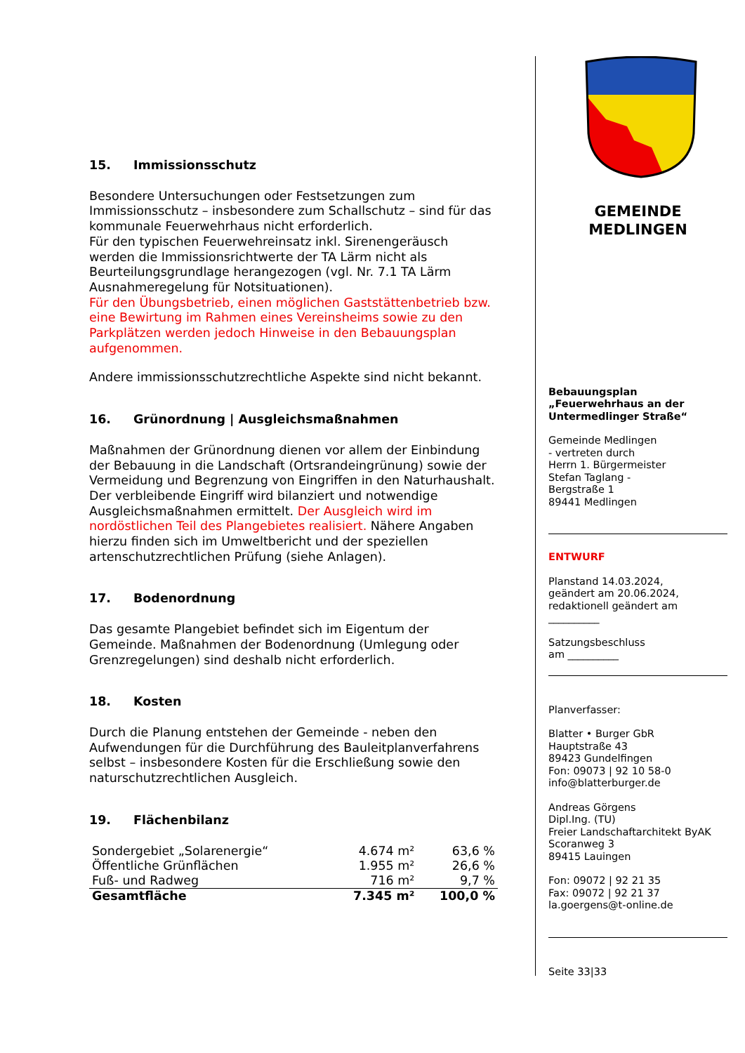15. Immissionsschutz
Besondere Untersuchungen oder Festsetzungen zum Immissionsschutz – insbesondere zum Schallschutz – sind für das kommunale Feuerwehrhaus nicht erforderlich.
Für den typischen Feuerwehreinsatz inkl. Sirenengeräusch werden die Immissionsrichtwerte der TA Lärm nicht als Beurteilungsgrundlage herangezogen (vgl. Nr. 7.1 TA Lärm Ausnahmeregelung für Notsituationen).
Für den Übungsbetrieb, einen möglichen Gaststättenbetrieb bzw. eine Bewirtung im Rahmen eines Vereinsheims sowie zu den Parkplätzen werden jedoch Hinweise in den Bebauungsplan aufgenommen.
Andere immissionsschutzrechtliche Aspekte sind nicht bekannt.
16. Grünordnung | Ausgleichsmaßnahmen
Maßnahmen der Grünordnung dienen vor allem der Einbindung der Bebauung in die Landschaft (Ortsrandeingrünung) sowie der Vermeidung und Begrenzung von Eingriffen in den Naturhaushalt.
Der verbleibende Eingriff wird bilanziert und notwendige Ausgleichsmaßnahmen ermittelt. Der Ausgleich wird im nordöstlichen Teil des Plangebietes realisiert. Nähere Angaben hierzu finden sich im Umweltbericht und der speziellen artenschutzrechtlichen Prüfung (siehe Anlagen).
17. Bodenordnung
Das gesamte Plangebiet befindet sich im Eigentum der Gemeinde. Maßnahmen der Bodenordnung (Umlegung oder Grenzregelungen) sind deshalb nicht erforderlich.
18. Kosten
Durch die Planung entstehen der Gemeinde - neben den Aufwendungen für die Durchführung des Bauleitplanverfahrens selbst – insbesondere Kosten für die Erschließung sowie den naturschutzrechtlichen Ausgleich.
19. Flächenbilanz
| Sondergebiet „Solarenergie“ | 4.674 m² | 63,6 % |
| Öffentliche Grünflächen | 1.955 m² | 26,6 % |
| Fuß- und Radweg | 716 m² | 9,7 % |
| Gesamtfläche | 7.345 m² | 100,0 % |
GEMEINDE
MEDLINGEN
Bebauungsplan
„Feuerwehrhaus an der Untermedlinger Straße“
Gemeinde Medlingen
- vertreten durch
Herrn 1. Bürgermeister
Stefan Taglang -
Bergstraße 1
89441 Medlingen
ENTWURF
Planstand 14.03.2024,
geändert am 20.06.2024,
redaktionell geändert am
__________
Satzungsbeschluss
am __________
Planverfasser:
Blatter • Burger GbR
Hauptstraße 43
89423 Gundelfingen
Fon: 09073 | 92 10 58-0
info@blatterburger.de
Andreas Görgens
Dipl.Ing. (TU)
Freier Landschaftarchitekt ByAK
Scoranweg 3
89415 Lauingen
Fon: 09072 | 92 21 35
Fax: 09072 | 92 21 37
la.goergens@t-online.de
Seite 33|33